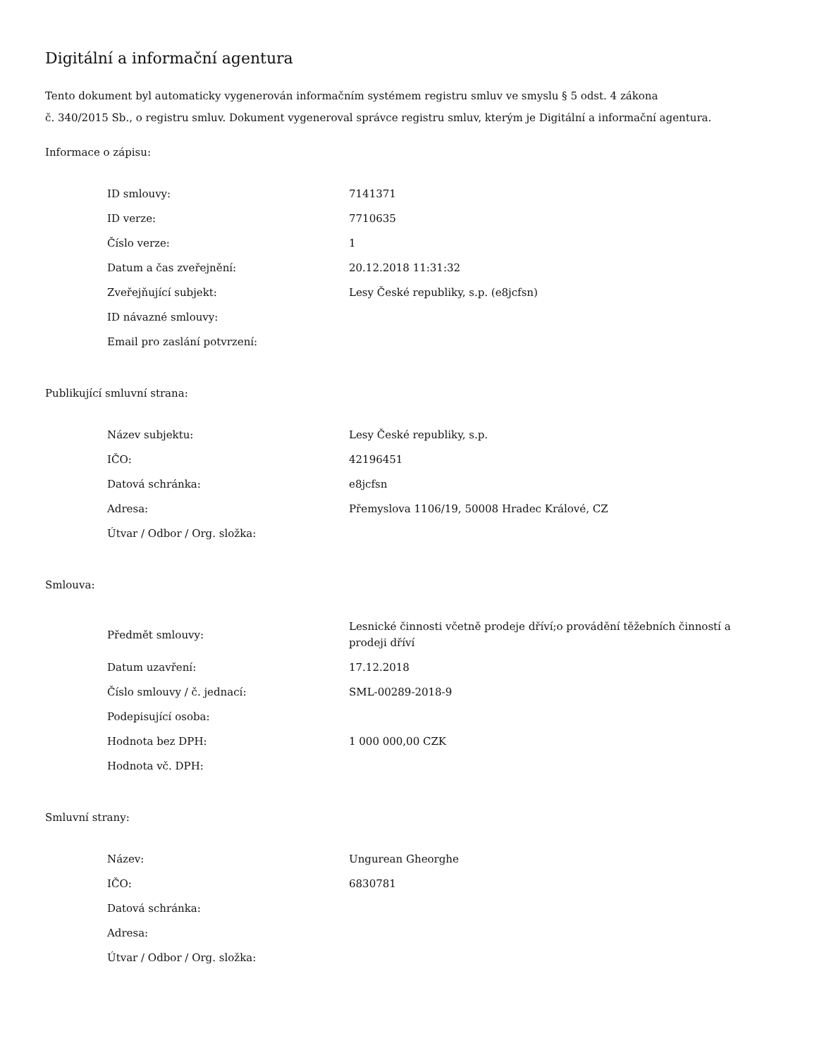Digitální a informační agentura
Tento dokument byl automaticky vygenerován informačním systémem registru smluv ve smyslu § 5 odst. 4 zákona
č. 340/2015 Sb., o registru smluv. Dokument vygeneroval správce registru smluv, kterým je Digitální a informační agentura.
Informace o zápisu:
| ID smlouvy: | 7141371 |
| ID verze: | 7710635 |
| Číslo verze: | 1 |
| Datum a čas zveřejnění: | 20.12.2018 11:31:32 |
| Zveřejňující subjekt: | Lesy České republiky, s.p. (e8jcfsn) |
| ID návazné smlouvy: | |
| Email pro zaslání potvrzení: | |
Publikující smluvní strana:
| Název subjektu: | Lesy České republiky, s.p. |
| IČO: | 42196451 |
| Datová schránka: | e8jcfsn |
| Adresa: | Přemyslova 1106/19, 50008 Hradec Králové, CZ |
| Útvar / Odbor / Org. složka: | |
Smlouva:
| Předmět smlouvy: | Lesnické činnosti včetně prodeje dříví;o provádění těžebních činností a prodeji dříví |
| Datum uzavření: | 17.12.2018 |
| Číslo smlouvy / č. jednací: | SML-00289-2018-9 |
| Podepisující osoba: | |
| Hodnota bez DPH: | 1 000 000,00 CZK |
| Hodnota vč. DPH: | |
Smluvní strany:
| Název: | Ungurean Gheorghe |
| IČO: | 6830781 |
| Datová schránka: | |
| Adresa: | |
| Útvar / Odbor / Org. složka: | |